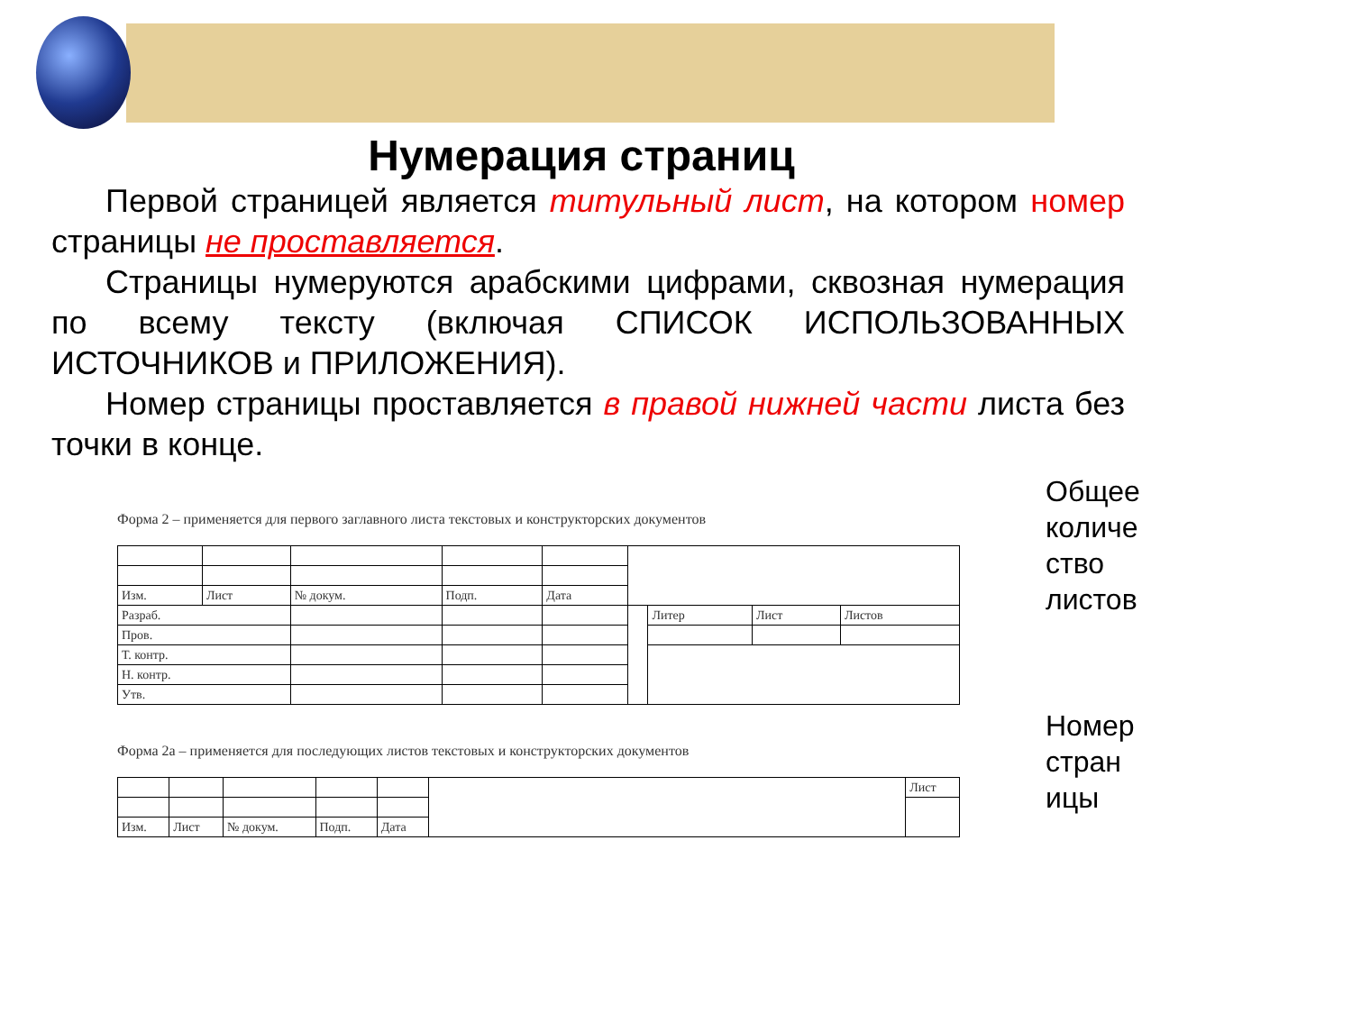Нумерация страниц
Первой страницей является титульный лист, на котором номер страницы не проставляется.
Страницы нумеруются арабскими цифрами, сквозная нумерация по всему тексту (включая СПИСОК ИСПОЛЬЗОВАННЫХ ИСТОЧНИКОВ и ПРИЛОЖЕНИЯ).
Номер страницы проставляется в правой нижней части листа без точки в конце.
Форма 2 – применяется для первого заглавного листа текстовых и конструкторских документов
| Изм. | Лист | № докум. | Подп. | Дата | | | | |
| Разраб. | | | | | | Литер | Лист | Листов |
| Пров. | | | | | | | | |
| Т. контр. | | | | | | | | |
| Н. контр. | | | | | | | | |
| Утв. | | | | | | | | |
Форма 2а – применяется для последующих листов текстовых и конструкторских документов
| | | | | | | Лист |
| Изм. | Лист | № докум. | Подп. | Дата | | |
Общее
количе
ство
листов
Номер
стран
ицы